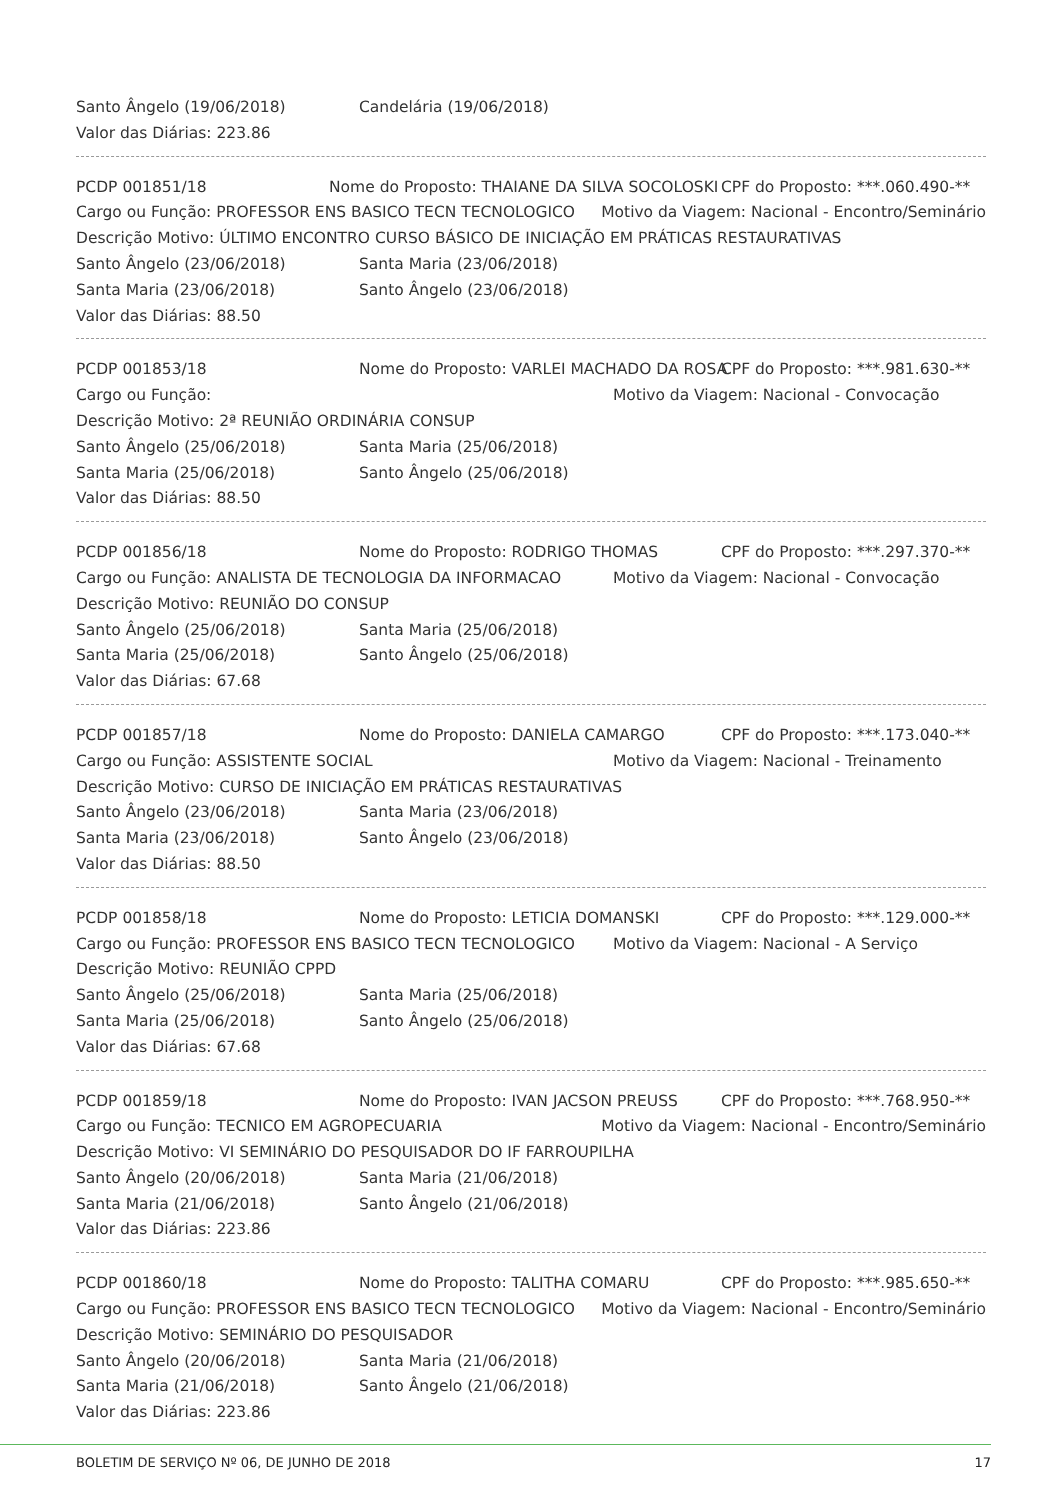Santo Ângelo (19/06/2018) Candelária (19/06/2018)
Valor das Diárias: 223.86
PCDP 001851/18 Nome do Proposto: THAIANE DA SILVA SOCOLOSKI CPF do Proposto: ***.060.490-**
Cargo ou Função: PROFESSOR ENS BASICO TECN TECNOLOGICO Motivo da Viagem: Nacional - Encontro/Seminário
Descrição Motivo: ÚLTIMO ENCONTRO CURSO BÁSICO DE INICIAÇÃO EM PRÁTICAS RESTAURATIVAS
Santo Ângelo (23/06/2018) Santa Maria (23/06/2018)
Santa Maria (23/06/2018) Santo Ângelo (23/06/2018)
Valor das Diárias: 88.50
PCDP 001853/18 Nome do Proposto: VARLEI MACHADO DA ROSA CPF do Proposto: ***.981.630-**
Cargo ou Função: Motivo da Viagem: Nacional - Convocação
Descrição Motivo: 2ª REUNIÃO ORDINÁRIA CONSUP
Santo Ângelo (25/06/2018) Santa Maria (25/06/2018)
Santa Maria (25/06/2018) Santo Ângelo (25/06/2018)
Valor das Diárias: 88.50
PCDP 001856/18 Nome do Proposto: RODRIGO THOMAS CPF do Proposto: ***.297.370-**
Cargo ou Função: ANALISTA DE TECNOLOGIA DA INFORMACAO Motivo da Viagem: Nacional - Convocação
Descrição Motivo: REUNIÃO DO CONSUP
Santo Ângelo (25/06/2018) Santa Maria (25/06/2018)
Santa Maria (25/06/2018) Santo Ângelo (25/06/2018)
Valor das Diárias: 67.68
PCDP 001857/18 Nome do Proposto: DANIELA CAMARGO CPF do Proposto: ***.173.040-**
Cargo ou Função: ASSISTENTE SOCIAL Motivo da Viagem: Nacional - Treinamento
Descrição Motivo: CURSO DE INICIAÇÃO EM PRÁTICAS RESTAURATIVAS
Santo Ângelo (23/06/2018) Santa Maria (23/06/2018)
Santa Maria (23/06/2018) Santo Ângelo (23/06/2018)
Valor das Diárias: 88.50
PCDP 001858/18 Nome do Proposto: LETICIA DOMANSKI CPF do Proposto: ***.129.000-**
Cargo ou Função: PROFESSOR ENS BASICO TECN TECNOLOGICO Motivo da Viagem: Nacional - A Serviço
Descrição Motivo: REUNIÃO CPPD
Santo Ângelo (25/06/2018) Santa Maria (25/06/2018)
Santa Maria (25/06/2018) Santo Ângelo (25/06/2018)
Valor das Diárias: 67.68
PCDP 001859/18 Nome do Proposto: IVAN JACSON PREUSS CPF do Proposto: ***.768.950-**
Cargo ou Função: TECNICO EM AGROPECUARIA Motivo da Viagem: Nacional - Encontro/Seminário
Descrição Motivo: VI SEMINÁRIO DO PESQUISADOR DO IF FARROUPILHA
Santo Ângelo (20/06/2018) Santa Maria (21/06/2018)
Santa Maria (21/06/2018) Santo Ângelo (21/06/2018)
Valor das Diárias: 223.86
PCDP 001860/18 Nome do Proposto: TALITHA COMARU CPF do Proposto: ***.985.650-**
Cargo ou Função: PROFESSOR ENS BASICO TECN TECNOLOGICO Motivo da Viagem: Nacional - Encontro/Seminário
Descrição Motivo: SEMINÁRIO DO PESQUISADOR
Santo Ângelo (20/06/2018) Santa Maria (21/06/2018)
Santa Maria (21/06/2018) Santo Ângelo (21/06/2018)
Valor das Diárias: 223.86
BOLETIM DE SERVIÇO Nº 06, DE JUNHO DE 2018 17